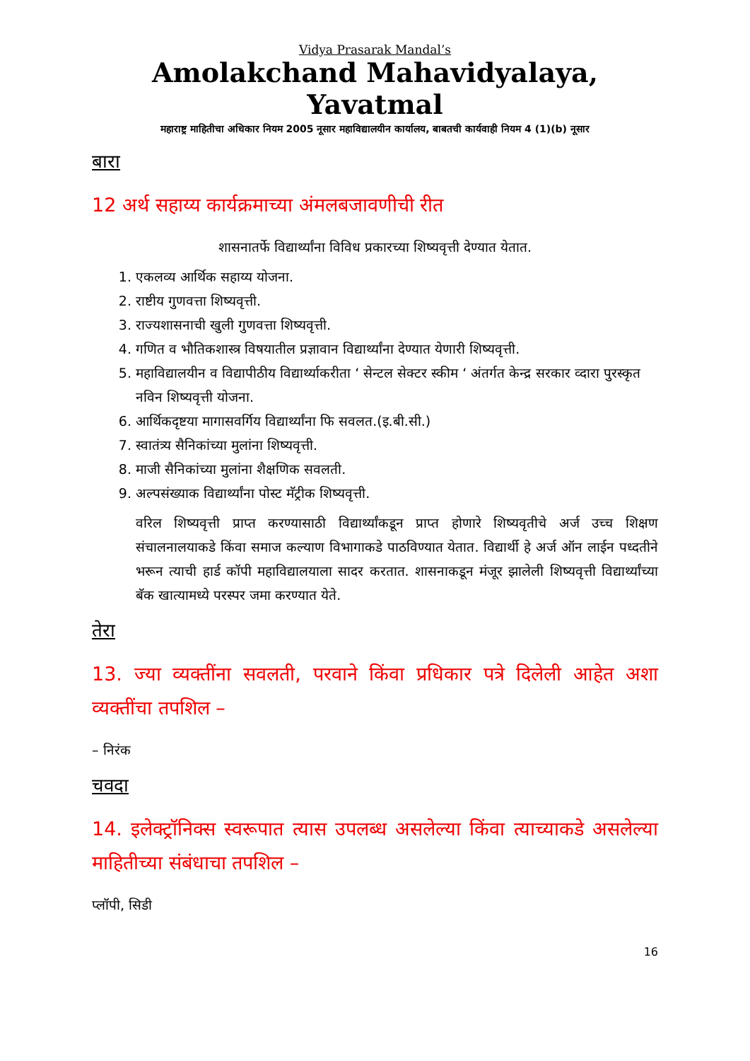Vidya Prasarak Mandal’s
Amolakchand Mahavidyalaya, Yavatmal
महाराष्ट्र माहितीचा अधिकार नियम 2005 नूसार महाविद्यालयीन कार्यालय, बाबतची कार्यवाही नियम 4 (1)(b) नूसार
बारा
12 अर्थ सहाय्य कार्यक्रमाच्या अंमलबजावणीची रीत
शासनातर्फे विद्यार्थ्यांना विविध प्रकारच्या शिष्यवृत्ती देण्यात येतात.
1. एकलव्य आर्थिक सहाय्य योजना.
2. राष्टीय गुणवत्ता शिष्यवृत्ती.
3. राज्यशासनाची खुली गुणवत्ता शिष्यवृत्ती.
4. गणित व भौतिकशास्त्र विषयातील प्रज्ञावान विद्यार्थ्यांना देण्यात येणारी शिष्यवृत्ती.
5. महाविद्यालयीन व विद्यापीठीय विद्यार्थ्याकरीता ‘ सेन्टल सेक्टर स्कीम ‘ अंतर्गत केन्द्र सरकार व्दारा पुरस्कृत नविन शिष्यवृत्ती योजना.
6. आर्थिकदृष्टया मागासवर्गिय विद्यार्थ्यांना फि सवलत.(इ.बी.सी.)
7. स्वातंत्र्य सैनिकांच्या मुलांना शिष्यवृत्ती.
8. माजी सैनिकांच्या मुलांना शैक्षणिक सवलती.
9. अल्पसंख्याक विद्यार्थ्यांना पोस्ट मॅट्रीक शिष्यवृत्ती.
वरिल शिष्यवृत्ती प्राप्त करण्यासाठी विद्यार्थ्यांकडून प्राप्त होणारे शिष्यवृतीचे अर्ज उच्च शिक्षण संचालनालयाकडे किंवा समाज कल्याण विभागाकडे पाठविण्यात येतात. विद्यार्थी हे अर्ज ऑन लाईन पध्दतीने भरून त्याची हार्ड कॉपी महाविद्यालयाला सादर करतात. शासनाकडून मंजूर झालेली शिष्यवृत्ती विद्यार्थ्यांच्या बॅक खात्यामध्ये परस्पर जमा करण्यात येते.
तेरा
13. ज्या व्यक्तींना सवलती, परवाने किंवा प्रधिकार पत्रे दिलेली आहेत अशा व्यक्तींचा तपशिल –
– निरंक
चवदा
14. इलेक्ट्रॉनिक्स स्वरूपात त्यास उपलब्ध असलेल्या किंवा त्याच्याकडे असलेल्या माहितीच्या संबंधाचा तपशिल –
प्लॉपी, सिडी
16